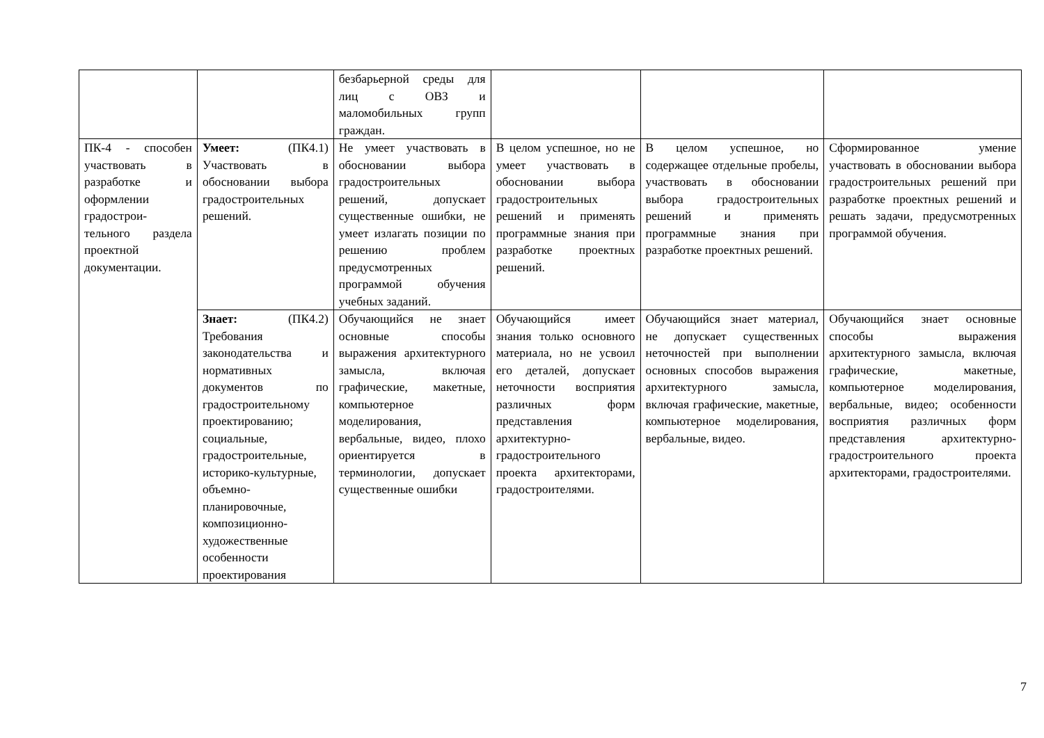| | | безбарьерной среды для лиц с ОВЗ и маломобильных групп граждан. | | | |
| ПК-4 - способен участвовать в разработке и оформлении градострои-тельного раздела проектной документации. | Умеет: (ПК4.1) Участвовать в обосновании выбора градостроительных решений. | Не умеет участвовать в обосновании выбора градостроительных решений, допускает существенные ошибки, не умеет излагать позиции по решению проблем предусмотренных программой обучения учебных заданий. | В целом успешное, но не умеет участвовать в обосновании выбора градостроительных решений и применять программные знания при разработке проектных решений. | В целом успешное, но содержащее отдельные пробелы, участвовать в обосновании выбора градостроительных решений и применять программные знания при разработке проектных решений. | Сформированное умение участвовать в обосновании выбора градостроительных решений при разработке проектных решений и решать задачи, предусмотренных программой обучения. |
| | Знает: (ПК4.2) Требования законодательства и нормативных документов по градостроительному проектированию; социальные, градостроительные, историко-культурные, объемно-планировочные, композиционно-художественные особенности проектирования | Обучающийся не знает основные способы выражения архитектурного замысла, включая графические, макетные, компьютерное моделирования, вербальные, видео, плохо ориентируется в терминологии, допускает существенные ошибки | Обучающийся имеет знания только основного материала, но не усвоил его деталей, допускает неточности восприятия различных форм представления архитектурно-градостроительного проекта архитекторами, градостроителями. | Обучающийся знает материал, не допускает существенных неточностей при выполнении основных способов выражения архитектурного замысла, включая графические, макетные, компьютерное моделирования, вербальные, видео. | Обучающийся знает основные способы выражения архитектурного замысла, включая графические, макетные, компьютерное моделирования, вербальные, видео; особенности восприятия различных форм представления архитектурно-градостроительного проекта архитекторами, градостроителями. |
7